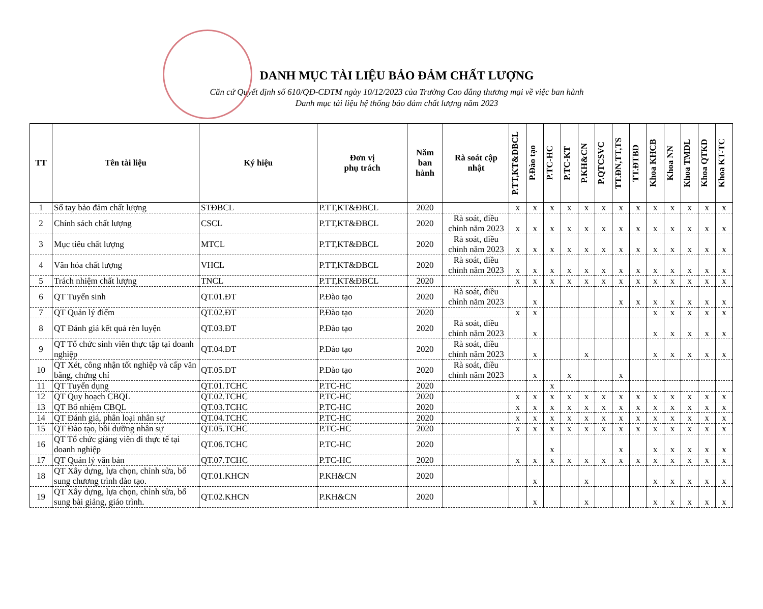DANH MỤC TÀI LIỆU BẢO ĐẢM CHẤT LƯỢNG
Căn cứ Quyết định số 610/QĐ-CĐTM ngày 10/12/2023 của Trường Cao đẳng thương mại về việc ban hành
Danh mục tài liệu hệ thống bảo đảm chất lượng năm 2023
| TT | Tên tài liệu | Ký hiệu | Đơn vị phụ trách | Năm ban hành | Rà soát cập nhật | P.TT,KT&ĐBCL | P.Đào tạo | P.TC-HC | P.TC-KT | P.KH&CN | P.QTCSVC | TT.ĐN,TT,TS | TT.ĐTBD | Khoa KHCB | Khoa NN | Khoa TMDL | Khoa QTKD | Khoa KT-TC |
| --- | --- | --- | --- | --- | --- | --- | --- | --- | --- | --- | --- | --- | --- | --- | --- | --- | --- | --- |
| 1 | Sổ tay bảo đảm chất lượng | STĐBCL | P.TT,KT&ĐBCL | 2020 | | x | x | x | x | x | x | x | x | x | x | x | x | x |
| 2 | Chính sách chất lượng | CSCL | P.TT,KT&ĐBCL | 2020 | Rà soát, điều chỉnh năm 2023 | x | x | x | x | x | x | x | x | x | x | x | x | x |
| 3 | Mục tiêu chất lượng | MTCL | P.TT,KT&ĐBCL | 2020 | Rà soát, điều chỉnh năm 2023 | x | x | x | x | x | x | x | x | x | x | x | x | x |
| 4 | Văn hóa chất lượng | VHCL | P.TT,KT&ĐBCL | 2020 | Rà soát, điều chỉnh năm 2023 | x | x | x | x | x | x | x | x | x | x | x | x | x |
| 5 | Trách nhiệm chất lượng | TNCL | P.TT,KT&ĐBCL | 2020 | | x | x | x | x | x | x | x | x | x | x | x | x | x |
| 6 | QT Tuyển sinh | QT.01.ĐT | P.Đào tạo | 2020 | Rà soát, điều chỉnh năm 2023 | | x | | | | | x | x | x | x | x | x | x |
| 7 | QT Quản lý điểm | QT.02.ĐT | P.Đào tạo | 2020 | | x | x | | | | | | | x | x | x | x | x |
| 8 | QT Đánh giá kết quả rèn luyện | QT.03.ĐT | P.Đào tạo | 2020 | Rà soát, điều chỉnh năm 2023 | | x | | | | | | | x | x | x | x | x |
| 9 | QT Tổ chức sinh viên thực tập tại doanh nghiệp | QT.04.ĐT | P.Đào tạo | 2020 | Rà soát, điều chỉnh năm 2023 | | x | | | x | | | | x | x | x | x | x |
| 10 | QT Xét, công nhận tốt nghiệp và cấp văn bằng, chứng chỉ | QT.05.ĐT | P.Đào tạo | 2020 | Rà soát, điều chỉnh năm 2023 | | x | | x | | | x | | | | | | |
| 11 | QT Tuyển dụng | QT.01.TCHC | P.TC-HC | 2020 | | | | x | | | | | | | | | | |
| 12 | QT Quy hoạch CBQL | QT.02.TCHC | P.TC-HC | 2020 | | x | x | x | x | x | x | x | x | x | x | x | x | x |
| 13 | QT Bổ nhiệm CBQL | QT.03.TCHC | P.TC-HC | 2020 | | x | x | x | x | x | x | x | x | x | x | x | x | x |
| 14 | QT Đánh giá, phân loại nhân sự | QT.04.TCHC | P.TC-HC | 2020 | | x | x | x | x | x | x | x | x | x | x | x | x | x |
| 15 | QT Đào tạo, bồi dưỡng nhân sự | QT.05.TCHC | P.TC-HC | 2020 | | x | x | x | x | x | x | x | x | x | x | x | x | x |
| 16 | QT Tổ chức giảng viên đi thực tế tại doanh nghiệp | QT.06.TCHC | P.TC-HC | 2020 | | | | x | | | | x | | x | x | x | x | x |
| 17 | QT Quản lý văn bản | QT.07.TCHC | P.TC-HC | 2020 | | x | x | x | x | x | x | x | x | x | x | x | x | x |
| 18 | QT Xây dựng, lựa chọn, chỉnh sửa, bổ sung chương trình đào tạo. | QT.01.KHCN | P.KH&CN | 2020 | | | x | | | x | | | | x | x | x | x | x |
| 19 | QT Xây dựng, lựa chọn, chỉnh sửa, bổ sung bài giảng, giáo trình. | QT.02.KHCN | P.KH&CN | 2020 | | | x | | | x | | | | x | x | x | x | x |